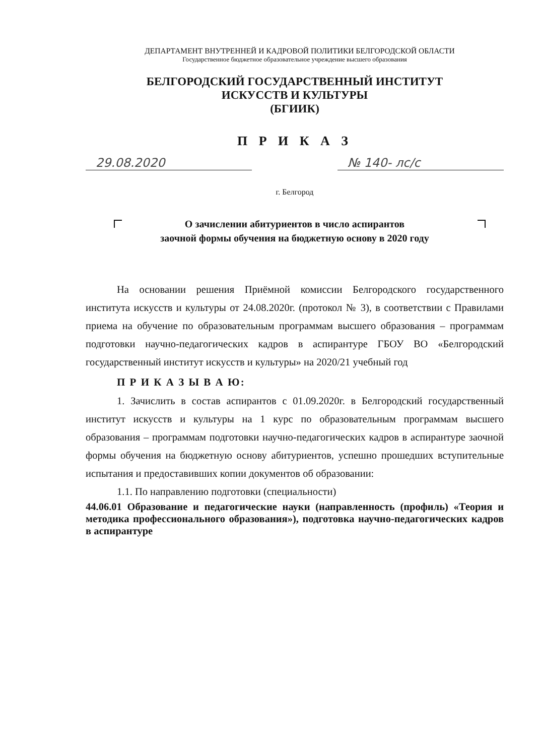ДЕПАРТАМЕНТ ВНУТРЕННЕЙ И КАДРОВОЙ ПОЛИТИКИ БЕЛГОРОДСКОЙ ОБЛАСТИ
Государственное бюджетное образовательное учреждение высшего образования
БЕЛГОРОДСКИЙ ГОСУДАРСТВЕННЫЙ ИНСТИТУТ
ИСКУССТВ И КУЛЬТУРЫ
(БГИИК)
П Р И К А З
29.08.2020 № 140- лс/с
г. Белгород
О зачислении абитуриентов в число аспирантов
заочной формы обучения на бюджетную основу в 2020 году
На основании решения Приёмной комиссии Белгородского государственного института искусств и культуры от 24.08.2020г. (протокол № 3), в соответствии с Правилами приема на обучение по образовательным программам высшего образования – программам подготовки научно-педагогических кадров в аспирантуре ГБОУ ВО «Белгородский государственный институт искусств и культуры» на 2020/21 учебный год
П Р И К А З Ы В А Ю:
1. Зачислить в состав аспирантов с 01.09.2020г. в Белгородский государственный институт искусств и культуры на 1 курс по образовательным программам высшего образования – программам подготовки научно-педагогических кадров в аспирантуре заочной формы обучения на бюджетную основу абитуриентов, успешно прошедших вступительные испытания и предоставивших копии документов об образовании:
1.1. По направлению подготовки (специальности)
44.06.01 Образование и педагогические науки (направленность (профиль) «Теория и методика профессионального образования»), подготовка научно-педагогических кадров в аспирантуре